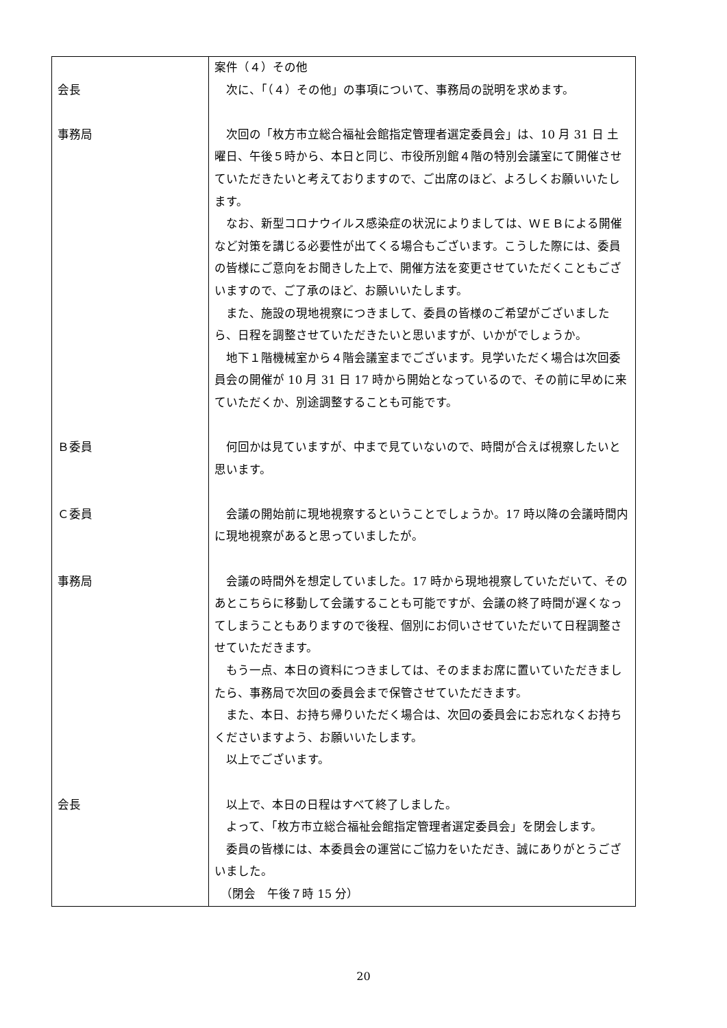| 会長 事務局 | 案件（４）その他 次に、「（４）その他」の事項について、事務局の説明を求めます。 次回の「枚方市立総合福祉会館指定管理者選定委員会」は、10 月 31 日 土曜日、午後５時から、本日と同じ、市役所別館４階の特別会議室にて開催させていただきたいと考えておりますので、ご出席のほど、よろしくお願いいたします。 なお、新型コロナウイルス感染症の状況によりましては、ＷＥＢによる開催など対策を講じる必要性が出てくる場合もございます。こうした際には、委員の皆様にご意向をお聞きした上で、開催方法を変更させていただくこともございますので、ご了承のほど、お願いいたします。 また、施設の現地視察につきまして、委員の皆様のご希望がございましたら、日程を調整させていただきたいと思いますが、いかがでしょうか。 地下１階機械室から４階会議室までございます。見学いただく場合は次回委員会の開催が 10 月 31 日 17 時から開始となっているので、その前に早めに来ていただくか、別途調整することも可能です。 |
| Ｂ委員 | 何回かは見ていますが、中まで見ていないので、時間が合えば視察したいと思います。 |
| Ｃ委員 | 会議の開始前に現地視察するということでしょうか。17 時以降の会議時間内に現地視察があると思っていましたが。 |
| 事務局 | 会議の時間外を想定していました。17 時から現地視察していただいて、そのあとこちらに移動して会議することも可能ですが、会議の終了時間が遅くなってしまうこともありますので後程、個別にお伺いさせていただいて日程調整させていただきます。 もう一点、本日の資料につきましては、そのままお席に置いていただきましたら、事務局で次回の委員会まで保管させていただきます。 また、本日、お持ち帰りいただく場合は、次回の委員会にお忘れなくお持ちくださいますよう、お願いいたします。 以上でございます。 |
| 会長 | 以上で、本日の日程はすべて終了しました。 よって、「枚方市立総合福祉会館指定管理者選定委員会」を閉会します。 委員の皆様には、本委員会の運営にご協力をいただき、誠にありがとうございました。 （閉会 午後７時 15 分） |
20